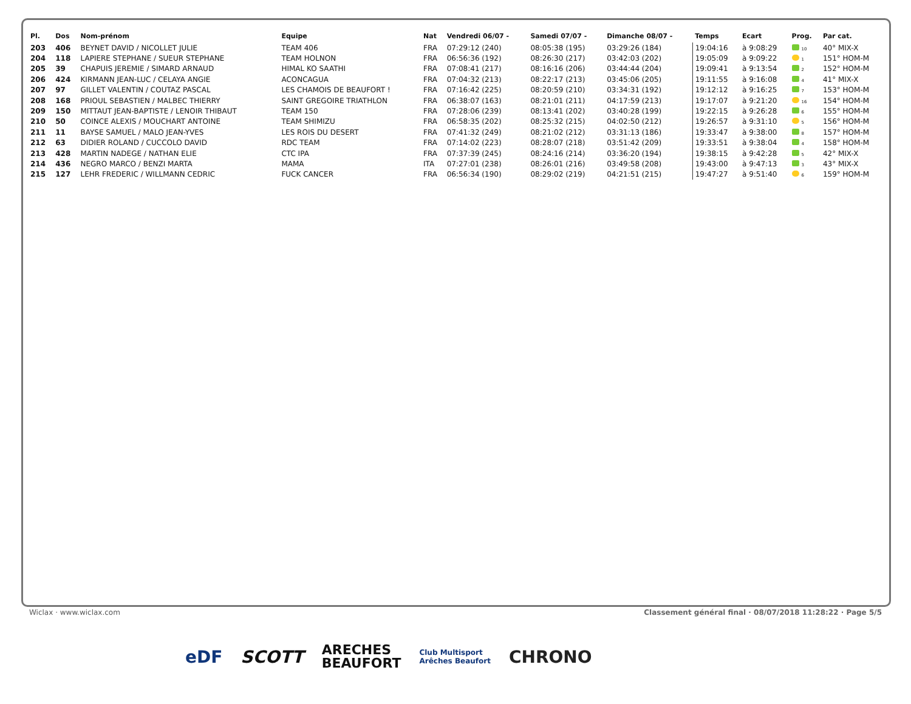| Pl. | Dos | Nom-prénom | Equipe | Nat | Vendredi 06/07 - | Samedi 07/07 - | Dimanche 08/07 - | Temps | Ecart | Prog. | Par cat. |
| --- | --- | --- | --- | --- | --- | --- | --- | --- | --- | --- | --- |
| 203 | 406 | BEYNET DAVID / NICOLLET JULIE | TEAM 406 | FRA | 07:29:12 (240) | 08:05:38 (195) | 03:29:26 (184) | 19:04:16 | à 9:08:29 | 10 | 40° MIX-X |
| 204 | 118 | LAPIERE STEPHANE / SUEUR STEPHANE | TEAM HOLNON | FRA | 06:56:36 (192) | 08:26:30 (217) | 03:42:03 (202) | 19:05:09 | à 9:09:22 | 1 | 151° HOM-M |
| 205 | 39 | CHAPUIS JEREMIE / SIMARD ARNAUD | HIMAL KO SAATHI | FRA | 07:08:41 (217) | 08:16:16 (206) | 03:44:44 (204) | 19:09:41 | à 9:13:54 | 2 | 152° HOM-M |
| 206 | 424 | KIRMANN JEAN-LUC / CELAYA ANGIE | ACONCAGUA | FRA | 07:04:32 (213) | 08:22:17 (213) | 03:45:06 (205) | 19:11:55 | à 9:16:08 | 4 | 41° MIX-X |
| 207 | 97 | GILLET VALENTIN / COUTAZ PASCAL | LES CHAMOIS DE BEAUFORT ! | FRA | 07:16:42 (225) | 08:20:59 (210) | 03:34:31 (192) | 19:12:12 | à 9:16:25 | 7 | 153° HOM-M |
| 208 | 168 | PRIOUL SEBASTIEN / MALBEC THIERRY | SAINT GREGOIRE TRIATHLON | FRA | 06:38:07 (163) | 08:21:01 (211) | 04:17:59 (213) | 19:17:07 | à 9:21:20 | 16 | 154° HOM-M |
| 209 | 150 | MITTAUT JEAN-BAPTISTE / LENOIR THIBAUT | TEAM 150 | FRA | 07:28:06 (239) | 08:13:41 (202) | 03:40:28 (199) | 19:22:15 | à 9:26:28 | 6 | 155° HOM-M |
| 210 | 50 | COINCE ALEXIS / MOUCHART ANTOINE | TEAM SHIMIZU | FRA | 06:58:35 (202) | 08:25:32 (215) | 04:02:50 (212) | 19:26:57 | à 9:31:10 | 5 | 156° HOM-M |
| 211 | 11 | BAYSE SAMUEL / MALO JEAN-YVES | LES ROIS DU DESERT | FRA | 07:41:32 (249) | 08:21:02 (212) | 03:31:13 (186) | 19:33:47 | à 9:38:00 | 8 | 157° HOM-M |
| 212 | 63 | DIDIER ROLAND / CUCCOLO DAVID | RDC TEAM | FRA | 07:14:02 (223) | 08:28:07 (218) | 03:51:42 (209) | 19:33:51 | à 9:38:04 | 4 | 158° HOM-M |
| 213 | 428 | MARTIN NADEGE / NATHAN ELIE | CTC IPA | FRA | 07:37:39 (245) | 08:24:16 (214) | 03:36:20 (194) | 19:38:15 | à 9:42:28 | 5 | 42° MIX-X |
| 214 | 436 | NEGRO MARCO / BENZI MARTA | MAMA | ITA | 07:27:01 (238) | 08:26:01 (216) | 03:49:58 (208) | 19:43:00 | à 9:47:13 | 3 | 43° MIX-X |
| 215 | 127 | LEHR FREDERIC / WILLMANN CEDRIC | FUCK CANCER | FRA | 06:56:34 (190) | 08:29:02 (219) | 04:21:51 (215) | 19:47:27 | à 9:51:40 | 6 | 159° HOM-M |
Wiclax · www.wiclax.com Classement général final · 08/07/2018 11:28:22 · Page 5/5
eDF SCOTT ARECHES
BEAUFORT Club Multisport
Arêches Beaufort CHRONO